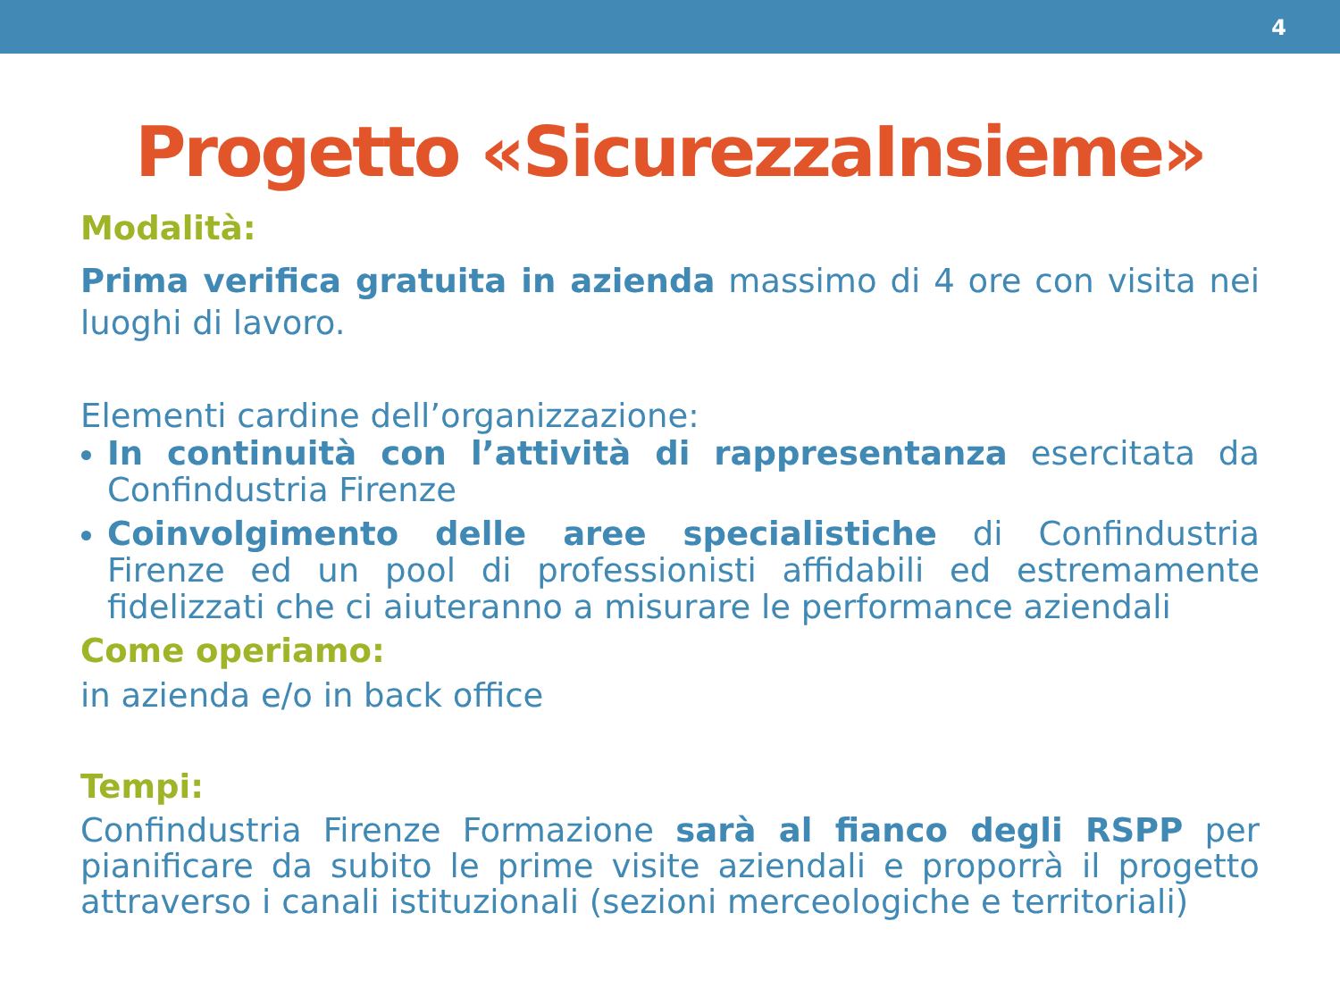4
Progetto «SicurezzaInsieme»
Modalità:
Prima verifica gratuita in azienda massimo di 4 ore con visita nei luoghi di lavoro.
Elementi cardine dell’organizzazione:
In continuità con l’attività di rappresentanza esercitata da Confindustria Firenze
Coinvolgimento delle aree specialistiche di Confindustria Firenze ed un pool di professionisti affidabili ed estremamente fidelizzati che ci aiuteranno a misurare le performance aziendali
Come operiamo:
in azienda e/o in back office
Tempi:
Confindustria Firenze Formazione sarà al fianco degli RSPP per pianificare da subito le prime visite aziendali e proporrà il progetto attraverso i canali istituzionali (sezioni merceologiche e territoriali)